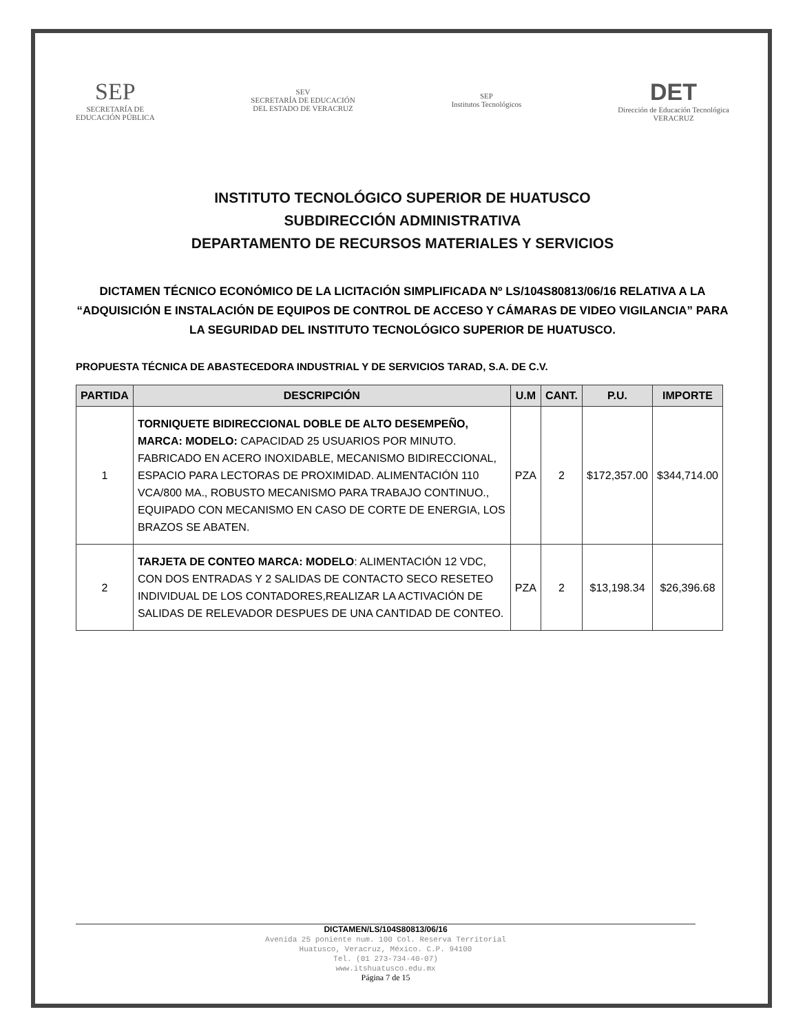SEP
SECRETARÍA DE
EDUCACIÓN PÚBLICA
SEV
SECRETARÍA DE EDUCACIÓN
DEL ESTADO DE VERACRUZ
SEP
Institutos Tecnológicos
DET
Dirección de Educación Tecnológica
VERACRUZ
INSTITUTO TECNOLÓGICO SUPERIOR DE HUATUSCO
SUBDIRECCIÓN ADMINISTRATIVA
DEPARTAMENTO DE RECURSOS MATERIALES Y SERVICIOS
DICTAMEN TÉCNICO ECONÓMICO DE LA LICITACIÓN SIMPLIFICADA Nº LS/104S80813/06/16 RELATIVA A LA “ADQUISICIÓN E INSTALACIÓN DE EQUIPOS DE CONTROL DE ACCESO Y CÁMARAS DE VIDEO VIGILANCIA” PARA LA SEGURIDAD DEL INSTITUTO TECNOLÓGICO SUPERIOR DE HUATUSCO.
PROPUESTA TÉCNICA DE ABASTECEDORA INDUSTRIAL Y DE SERVICIOS TARAD, S.A. DE C.V.
| PARTIDA | DESCRIPCIÓN | U.M | CANT. | P.U. | IMPORTE |
| --- | --- | --- | --- | --- | --- |
| 1 | TORNIQUETE BIDIRECCIONAL DOBLE DE ALTO DESEMPEÑO, MARCA: MODELO: CAPACIDAD 25 USUARIOS POR MINUTO. FABRICADO EN ACERO INOXIDABLE, MECANISMO BIDIRECCIONAL, ESPACIO PARA LECTORAS DE PROXIMIDAD. ALIMENTACIÓN 110 VCA/800 MA., ROBUSTO MECANISMO PARA TRABAJO CONTINUO., EQUIPADO CON MECANISMO EN CASO DE CORTE DE ENERGIA, LOS BRAZOS SE ABATEN. | PZA | 2 | $172,357.00 | $344,714.00 |
| 2 | TARJETA DE CONTEO MARCA: MODELO : ALIMENTACIÓN 12 VDC, CON DOS ENTRADAS Y 2 SALIDAS DE CONTACTO SECO RESETEO INDIVIDUAL DE LOS CONTADORES,REALIZAR LA ACTIVACIÓN DE SALIDAS DE RELEVADOR DESPUES DE UNA CANTIDAD DE CONTEO. | PZA | 2 | $13,198.34 | $26,396.68 |
DICTAMEN/LS/104S80813/06/16
Avenida 25 poniente num. 100 Col. Reserva Territorial
Huatusco, Veracruz, México. C.P. 94100
Tel. (01 273-734-40-07)
www.itshuatusco.edu.mx
Página 7 de 15